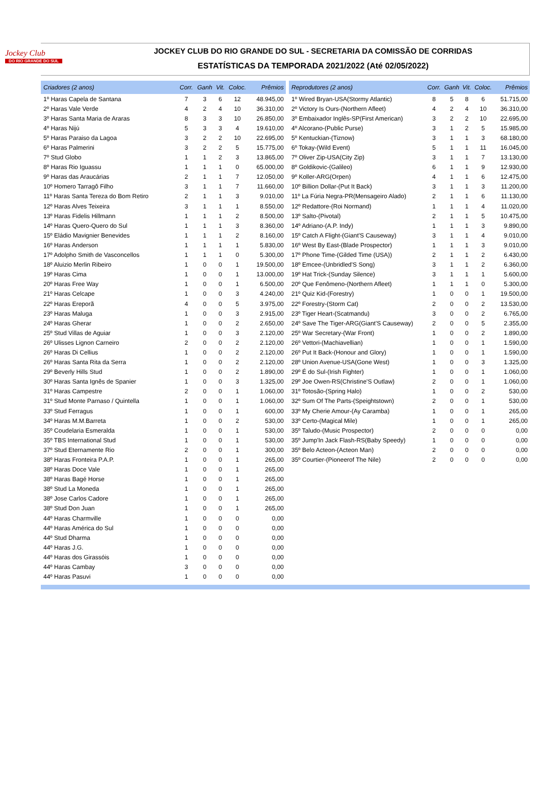Jockey Club
DO RIO GRANDE DO SUL
JOCKEY CLUB DO RIO GRANDE DO SUL - SECRETARIA DA COMISSÃO DE CORRIDAS
ESTATÍSTICAS DA TEMPORADA 2021/2022 (Até 02/05/2022)
| Criadores (2 anos) | Corr. | Ganh | Vit. | Coloc. | Prêmios |
| --- | --- | --- | --- | --- | --- |
| 1º Haras Capela de Santana | 7 | 3 | 6 | 12 | 48.945,00 |
| 2º Haras Vale Verde | 4 | 2 | 4 | 10 | 36.310,00 |
| 3º Haras Santa Maria de Araras | 8 | 3 | 3 | 10 | 26.850,00 |
| 4º Haras Nijú | 5 | 3 | 3 | 4 | 19.610,00 |
| 5º Haras Paraiso da Lagoa | 3 | 2 | 2 | 10 | 22.695,00 |
| 6º Haras Palmerini | 3 | 2 | 2 | 5 | 15.775,00 |
| 7º Stud Globo | 1 | 1 | 2 | 3 | 13.865,00 |
| 8º Haras Rio Iguassu | 1 | 1 | 1 | 0 | 65.000,00 |
| 9º Haras das Araucárias | 2 | 1 | 1 | 7 | 12.050,00 |
| 10º Homero Tarragô Filho | 3 | 1 | 1 | 7 | 11.660,00 |
| 11º Haras Santa Tereza do Bom Retiro | 2 | 1 | 1 | 3 | 9.010,00 |
| 12º Haras Alves Teixeira | 3 | 1 | 1 | 1 | 8.550,00 |
| 13º Haras Fidelis Hillmann | 1 | 1 | 1 | 2 | 8.500,00 |
| 14º Haras Quero-Quero do Sul | 1 | 1 | 1 | 3 | 8.360,00 |
| 15º Eládio Mavignier Benevides | 1 | 1 | 1 | 2 | 8.160,00 |
| 16º Haras Anderson | 1 | 1 | 1 | 1 | 5.830,00 |
| 17º Adolpho Smith de Vasconcellos | 1 | 1 | 1 | 0 | 5.300,00 |
| 18º Aluizio Merlin Ribeiro | 1 | 0 | 0 | 1 | 19.500,00 |
| 19º Haras Cima | 1 | 0 | 0 | 1 | 13.000,00 |
| 20º Haras Free Way | 1 | 0 | 0 | 1 | 6.500,00 |
| 21º Haras Celcape | 1 | 0 | 0 | 3 | 4.240,00 |
| 22º Haras Ereporã | 4 | 0 | 0 | 5 | 3.975,00 |
| 23º Haras Maluga | 1 | 0 | 0 | 3 | 2.915,00 |
| 24º Haras Gherar | 1 | 0 | 0 | 2 | 2.650,00 |
| 25º Stud Villas de Aguiar | 1 | 0 | 0 | 3 | 2.120,00 |
| 26º Ulisses Lignon Carneiro | 2 | 0 | 0 | 2 | 2.120,00 |
| 26º Haras Di Cellius | 1 | 0 | 0 | 2 | 2.120,00 |
| 26º Haras Santa Rita da Serra | 1 | 0 | 0 | 2 | 2.120,00 |
| 29º Beverly Hills Stud | 1 | 0 | 0 | 2 | 1.890,00 |
| 30º Haras Santa Ignês de Spanier | 1 | 0 | 0 | 3 | 1.325,00 |
| 31º Haras Campestre | 2 | 0 | 0 | 1 | 1.060,00 |
| 31º Stud Monte Parnaso / Quintella | 1 | 0 | 0 | 1 | 1.060,00 |
| 33º Stud Ferragus | 1 | 0 | 0 | 1 | 600,00 |
| 34º Haras M.M.Barreta | 1 | 0 | 0 | 2 | 530,00 |
| 35º Coudelaria Esmeralda | 1 | 0 | 0 | 1 | 530,00 |
| 35º TBS International Stud | 1 | 0 | 0 | 1 | 530,00 |
| 37º Stud Eternamente Rio | 2 | 0 | 0 | 1 | 300,00 |
| 38º Haras Fronteira P.A.P. | 1 | 0 | 0 | 1 | 265,00 |
| 38º Haras Doce Vale | 1 | 0 | 0 | 1 | 265,00 |
| 38º Haras Bagé Horse | 1 | 0 | 0 | 1 | 265,00 |
| 38º Stud La Moneda | 1 | 0 | 0 | 1 | 265,00 |
| 38º Jose Carlos Cadore | 1 | 0 | 0 | 1 | 265,00 |
| 38º Stud Don Juan | 1 | 0 | 0 | 1 | 265,00 |
| 44º Haras Charmville | 1 | 0 | 0 | 0 | 0,00 |
| 44º Haras América do Sul | 1 | 0 | 0 | 0 | 0,00 |
| 44º Stud Dharma | 1 | 0 | 0 | 0 | 0,00 |
| 44º Haras J.G. | 1 | 0 | 0 | 0 | 0,00 |
| 44º Haras dos Girassóis | 1 | 0 | 0 | 0 | 0,00 |
| 44º Haras Cambay | 3 | 0 | 0 | 0 | 0,00 |
| 44º Haras Pasuvi | 1 | 0 | 0 | 0 | 0,00 |
| Reprodutores (2 anos) | Corr. | Ganh | Vit. | Coloc. | Prêmios |
| --- | --- | --- | --- | --- | --- |
| 1º Wired Bryan-USA(Stormy Atlantic) | 8 | 5 | 8 | 6 | 51.715,00 |
| 2º Victory Is Ours-(Northern Afleet) | 4 | 2 | 4 | 10 | 36.310,00 |
| 3º Embaixador Inglês-SP(First American) | 3 | 2 | 2 | 10 | 22.695,00 |
| 4º Alcorano-(Public Purse) | 3 | 1 | 2 | 5 | 15.985,00 |
| 5º Kentuckian-(Tiznow) | 3 | 1 | 1 | 3 | 68.180,00 |
| 6º Tokay-(Wild Event) | 5 | 1 | 1 | 11 | 16.045,00 |
| 7º Oliver Zip-USA(City Zip) | 3 | 1 | 1 | 7 | 13.130,00 |
| 8º Goldikovic-(Galileo) | 6 | 1 | 1 | 9 | 12.930,00 |
| 9º Koller-ARG(Orpen) | 4 | 1 | 1 | 6 | 12.475,00 |
| 10º Billion Dollar-(Put It Back) | 3 | 1 | 1 | 3 | 11.200,00 |
| 11º La Fúria Negra-PR(Mensageiro Alado) | 2 | 1 | 1 | 6 | 11.130,00 |
| 12º Redattore-(Roi Normand) | 1 | 1 | 1 | 4 | 11.020,00 |
| 13º Salto-(Pivotal) | 2 | 1 | 1 | 5 | 10.475,00 |
| 14º Adriano-(A.P. Indy) | 1 | 1 | 1 | 3 | 9.890,00 |
| 15º Catch A Flight-(Giant'S Causeway) | 3 | 1 | 1 | 4 | 9.010,00 |
| 16º West By East-(Blade Prospector) | 1 | 1 | 1 | 3 | 9.010,00 |
| 17º Phone Time-(Gilded Time (USA)) | 2 | 1 | 1 | 2 | 6.430,00 |
| 18º Emcee-(Unbridled'S Song) | 3 | 1 | 1 | 2 | 6.360,00 |
| 19º Hat Trick-(Sunday Silence) | 3 | 1 | 1 | 1 | 5.600,00 |
| 20º Que Fenômeno-(Northern Afleet) | 1 | 1 | 1 | 0 | 5.300,00 |
| 21º Quiz Kid-(Forestry) | 1 | 0 | 0 | 1 | 19.500,00 |
| 22º Forestry-(Storm Cat) | 2 | 0 | 0 | 2 | 13.530,00 |
| 23º Tiger Heart-(Scatmandu) | 3 | 0 | 0 | 2 | 6.765,00 |
| 24º Save The Tiger-ARG(Giant'S Causeway) | 2 | 0 | 0 | 5 | 2.355,00 |
| 25º War Secretary-(War Front) | 1 | 0 | 0 | 2 | 1.890,00 |
| 26º Vettori-(Machiavellian) | 1 | 0 | 0 | 1 | 1.590,00 |
| 26º Put It Back-(Honour and Glory) | 1 | 0 | 0 | 1 | 1.590,00 |
| 28º Union Avenue-USA(Gone West) | 1 | 0 | 0 | 3 | 1.325,00 |
| 29º É do Sul-(Irish Fighter) | 1 | 0 | 0 | 1 | 1.060,00 |
| 29º Joe Owen-RS(Christine'S Outlaw) | 2 | 0 | 0 | 1 | 1.060,00 |
| 31º Totosão-(Spring Halo) | 1 | 0 | 0 | 2 | 530,00 |
| 32º Sum Of The Parts-(Speightstown) | 2 | 0 | 0 | 1 | 530,00 |
| 33º My Cherie Amour-(Ay Caramba) | 1 | 0 | 0 | 1 | 265,00 |
| 33º Certo-(Magical Mile) | 1 | 0 | 0 | 1 | 265,00 |
| 35º Taludo-(Music Prospector) | 2 | 0 | 0 | 0 | 0,00 |
| 35º Jump'In Jack Flash-RS(Baby Speedy) | 1 | 0 | 0 | 0 | 0,00 |
| 35º Belo Acteon-(Acteon Man) | 2 | 0 | 0 | 0 | 0,00 |
| 35º Courtier-(Pioneerof The Nile) | 2 | 0 | 0 | 0 | 0,00 |